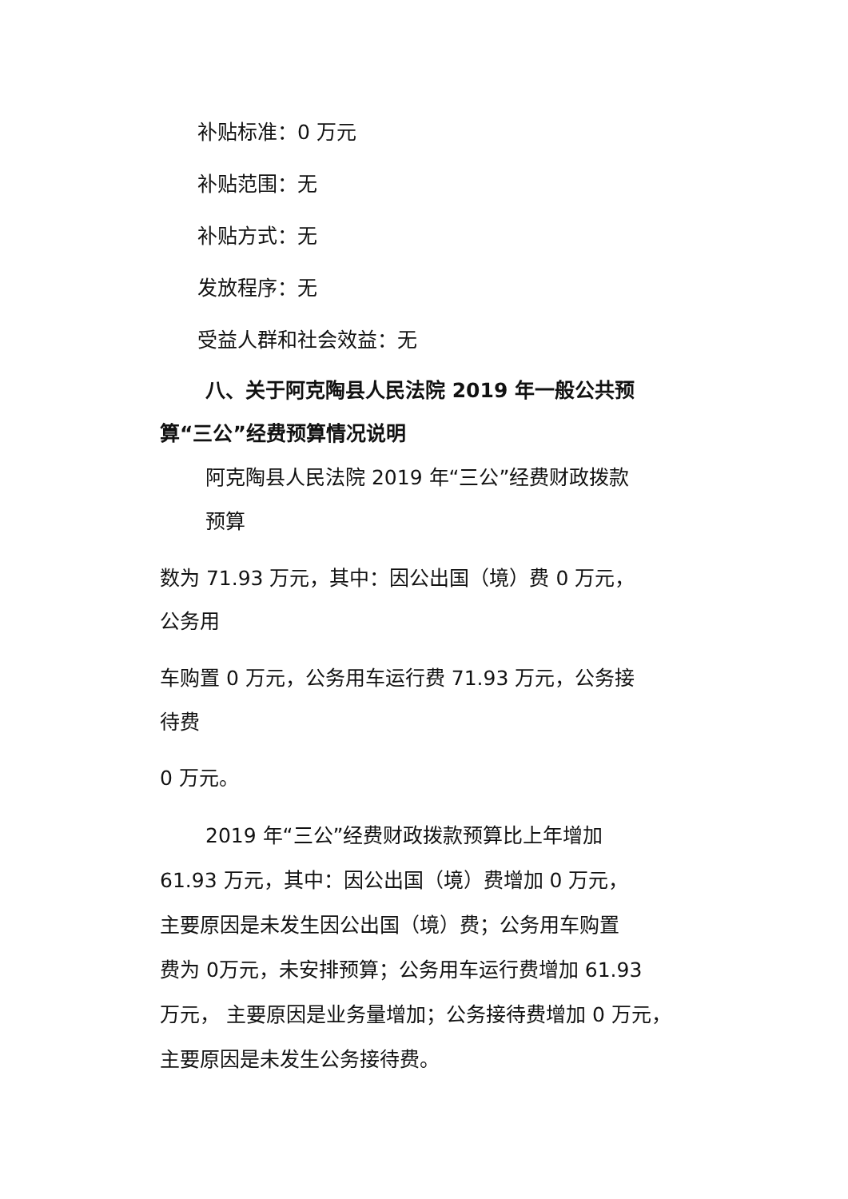补贴标准：0 万元
补贴范围：无
补贴方式：无
发放程序：无
受益人群和社会效益：无
八、关于阿克陶县人民法院 2019 年一般公共预
算“三公”经费预算情况说明
阿克陶县人民法院 2019 年“三公”经费财政拨款
预算
数为 71.93 万元，其中：因公出国（境）费 0 万元，
公务用
车购置 0 万元，公务用车运行费 71.93 万元，公务接
待费
0 万元。
2019 年“三公”经费财政拨款预算比上年增加
61.93 万元，其中：因公出国（境）费增加 0 万元，
主要原因是未发生因公出国（境）费；公务用车购置
费为 0万元，未安排预算；公务用车运行费增加 61.93
万元， 主要原因是业务量增加；公务接待费增加 0 万元，
主要原因是未发生公务接待费。